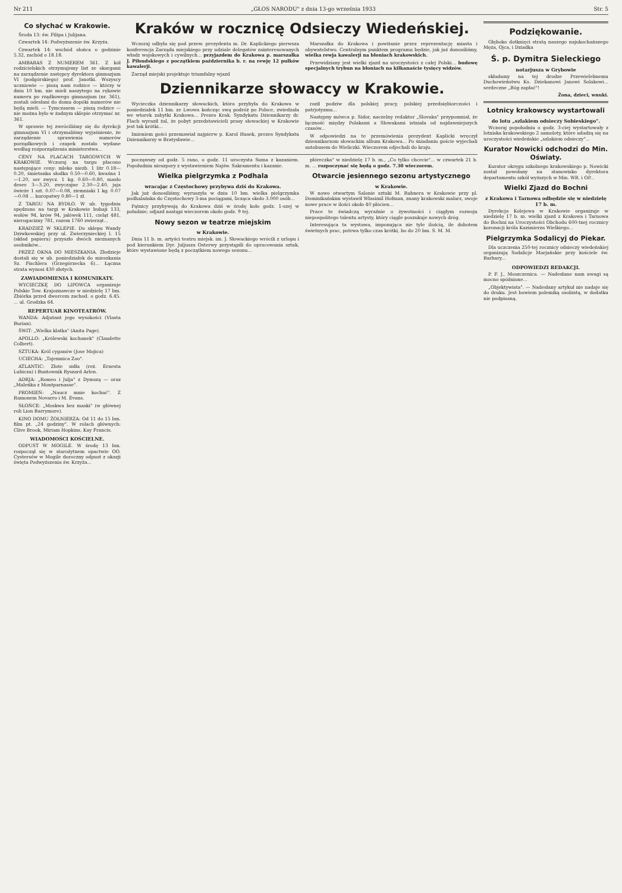Nr 211 „GŁOS NARODU" z dnia 13-go września 1933 Str. 5
Co słychać w Krakowie.
Środa 13: św. Filipa i Julijana.
Czwartek 14: Podwyższenie św. Krzyża.
Czwartek 14: wschód słońca o godzinie 5.32, zachód o 18.18.
AMBARAS Z NUMEREM 361. Z kół rodzicielskich otrzymujemy list ze skargami na zarządzenie zastępcy dyrektora gimnazjum VI (podgórskiego) prof. Janotki. Wszyscy uczniowie — piszą nam rodzice — którzy w dniu 10 bm. nie mieli naszytego na rękawie numeru po rządkowego gimnazjum (nr. 361), zostali odesłani do domu dopóki numerów nie będą mieli. — Tymczasem — piszą rodzice — nie można było w żadnym sklepie otrzymać nr. 361.
W sprawie tej zwróciliśmy się do dyrekcji gimnazjum VI i otrzymaliśmy wyjaśnienie, że zarządzenie sprawienia numerów porządkowych i czapek zostało wydane według rozporządzenia ministerstwa...
CENY NA PLACACH TARGOWYCH W KRAKOWIE. Wczoraj na targu płacono następujące ceny: mleko niezb. 1 litr 0.18—0.20, śmietanka słodka 0.50—0.60, kwaśna 1—1.20, ser zwycz. 1 kg. 0.60—0.80, masło deser. 3—3.20, zwyczajne 2.30—2.40, jaja świeże 1 szt. 0.07—0.08, ziemniaki 1 kg. 0.07—0.08 ... kuropatwy 0.80—1 zł.
Z TARGU NA BYDŁO. W ub. tygodniu spędzono na targi w Krakowie buhaji 133, wołów 94, krów 94, jałówek 111, cieląt 481, nierogacizny 781, razem 1760 zwierząt...
KRADZIEŻ W SKLEPIE. Do sklepu Wandy Dziwkowskiej przy ul. Zwierzynieckiej l. 15 (skład papieru) przyszło dwóch nieznanych osobników...
PRZEZ OKNA DO MIESZKANIA. Złodzieje dostali się w ub. poniedziałek do mieszkania Sz. Fischlera (Grzegórzecka 6)... Łączna strata wynosi 430 złotych.
ZAWIADOMIENIA I KOMUNIKATY.
WYCIECZKĘ DO LIPOWCA organizuje Polskie Tow. Krajoznawcze w niedzielę 17 bm. Zbiórka przed dworcem zachod. o godz. 6.45. ... ul. Grodzka 64.
REPERTUAR KINOTEATRÓW.
WANDA: Adjutant jego wysokości (Vlasta Burian).
ŚWIT: „Wielka klatka" (Anita Page).
APOLLO: „Królewski kochanek" (Claudette Colbert).
SZTUKA: Król cyganów (Jose Mojica)
UCIECHA: „Tajemnica Zoo".
ATLANTIC: Złote sidła (reż. Ernesta Lubicza) i Buntownik Ryszard Arlen.
ADRJA: „Romeo i Julja" z Dymszą — oraz „Maleńka z Montparnasse".
PROMIEŃ: „Naucz mnie kochać". Z Ramonem Novarro i M. Evans.
SŁOŃCE: „Moskwa bez maski" (w głównej roli Lion Barrymore).
KINO DOMU ŻOŁNIERZA: Od 11 do 15 bm. film pt. „24 godziny". W rolach głównych: Clive Brook, Miriam Hopkins, Kay Francis.
WIADOMOŚCI KOŚCIELNE.
ODPUST W MOGILE. W środę 13 bm. rozpoczął się w starożytnem opactwie OO. Cystersów w Mogile doroczny odpust z okazji święta Podwyższenia św. Krzyża...
Kraków w rocznicę Odsieczy Wiedeńskiej.
Wczoraj odbyła się pod przew. prezydenta m. Dr. Kaplickiego pierwsza konferencja Zarządu miejskiego przy udziale delegatów zainteresowanych władz wojskowych i cywilnych... przyjazdem do Krakowa p. marszałka J. Piłsudskiego z początkiem października b. r. na rewję 12 pułków kawalerji.
Zarząd miejski projektuje triumfalny wjazd
Marszałka do Krakowa i powitanie przez reprezentację miasta i obywatelstwo. Centralnym punktem programu będzie, jak już donosiliśmy, wielka rewja kawalerji na błoniach krakowskich.
Przewidziany jest wielki zjazd na uroczystości z całej Polski... budowę specjalnych trybun na błoniach na kilkanaście tysięcy widzów.
Dziennikarze słowaccy w Krakowie.
Wycieczka dziennikarzy słowackich, która przybyła do Krakowa w poniedziałek 11 bm. ze Lwowa kończąc swą podróż po Polsce, zwiedzała we wtorek zabytki Krakowa... Prezes Krak. Syndykatu Dziennikarzy dr. Flach wyraził żal, że pobyt przedstawicieli prasy słowackiej w Krakowie jest tak krótki...
Imieniem gości przemawiał najpierw p. Karol Husek, prezes Syndykatu Dziennikarzy w Bratysławie...
raził podziw dla polskiej pracy, polskiej przedsiębiorczości i patrjotyzmu...
Następny mówca p. Sidor, naczelny redaktor „Slovaka" przypomniał, że łączność między Polakami a Słowakami istniała od najdawniejszych czasów...
W odpowiedzi na te przemówienia prezydent Kaplicki wręczył dziennikarzom słowackim album Krakowa... Po śniadaniu goście wyjechali autobusem do Wieliczki. Wieczorem odjechali do kraju.
począwszy od godz. 5 rano, o godz. 11 uroczysta Suma z kazaniem. Popołudniu nieszpory z wystawieniem Najśw. Sakramentu i kazanie.
Wielka pielgrzymka z Podhala
wracając z Częstochowy przybywa dziś do Krakowa.
Jak już donosiliśmy, wyruszyła w dniu 10 bm. wielka pielgrzymka podhalańska do Częstochowy 3-ma pociągami, licząca około 3.000 osób...
Pątnicy przybywają do Krakowa dziś w środę koło godz. 1-szej w południe; odjazd nastąpi wieczorem około godz. 9 tej.
Nowy sezon w teatrze miejskim
w Krakowie.
Dnia 11 b. m. artyści teatru miejsk. im. J. Słowackiego wrócili z urlopu i pod kierunkiem Dyr. Juljusza Osterwy przystąpili do opracowania sztuk, które wystawione będą z początkiem nowego sezonu...
płóreczka" w niedzielę 17 b. m., „Co tylko chcecie"... w czwartek 21 b. m. ... rozpoczynać się będą o godz. 7.30 wieczorem.
Otwarcie jesiennego sezonu artystycznego
w Krakowie.
W nowo otwartym Salonie sztuki M. Rubnera w Krakowie przy pl. Dominikańskim wystawił Własimil Hofman, znany krakowski malarz, swoje nowe prace w ilości około 40 płócien...
Prace te świadczą wyraźnie o żywotności i ciągłym rozwoju niepospolitego talentu artysty, który ciągle poszukuje nowych dróg.
Interesująca ta wystawa, imponująca nie tyle ilością, ile dobotem świetnych prac, potrwa tylko czas krótki, bo do 20 bm. S. M. M.
Podziękowanie.
Głęboko dotknięci stratą naszego najukochańszego Męża, Ojca, i Dziadka
Ś. p. Dymitra Sieleckiego
notarjusza w Grybowie
składamy na tej drodze Przewielebnemu Duchowieństwu Ks. Dziekanowi Janowi Solakowi... serdeczne „Bóg zapłać"!
Żona, dzieci, wnuki.
Lotnicy krakowscy wystartowali
do lotu „szlakiem odsieczy Sobieskiego".
Wczoraj popołudniu o godz. 3-ciej wystartowały z lotniska krakowskiego 2 samoloty, które udadzą się na uroczystości wiedeńskie „szlakiem odsieczy"...
Kurator Nowicki odchodzi do Min. Oświaty.
Kurator okręgu szkolnego krakowskiego p. Nowicki został powołany na stanowisko dyrektora departamentu szkół wyższych w Min. WR. i OP...
Wielki Zjazd do Bochni
z Krakowa i Tarnowa odbędzie się w niedzielę 17 b. m.
Dyrekcja Kolejowa w Krakowie organizuje w niedzielę 17 b. m. wielki zjazd z Krakowa i Tarnowa do Bochni na Uroczystości Obchodu 600-tnej rocznicy koronacji króla Kazimierza Wielkiego...
Pielgrzymka Sodalicyj do Piekar.
Dla uczczenia 250-tej rocznicy odsieczy wiedeńskiej organizują Sodalicje Marjańskie przy kościele św. Barbary...
ODPOWIEDZI REDAKCJI.
P. F. J., Moszczenica. — Nadesłane nam uwagi są mocno spóźnione...
„Objektywista". — Nadesłany artykuł nie nadaje się do druku. Jest bowiem polemiką osobistą, w dodatku nie podpisaną.